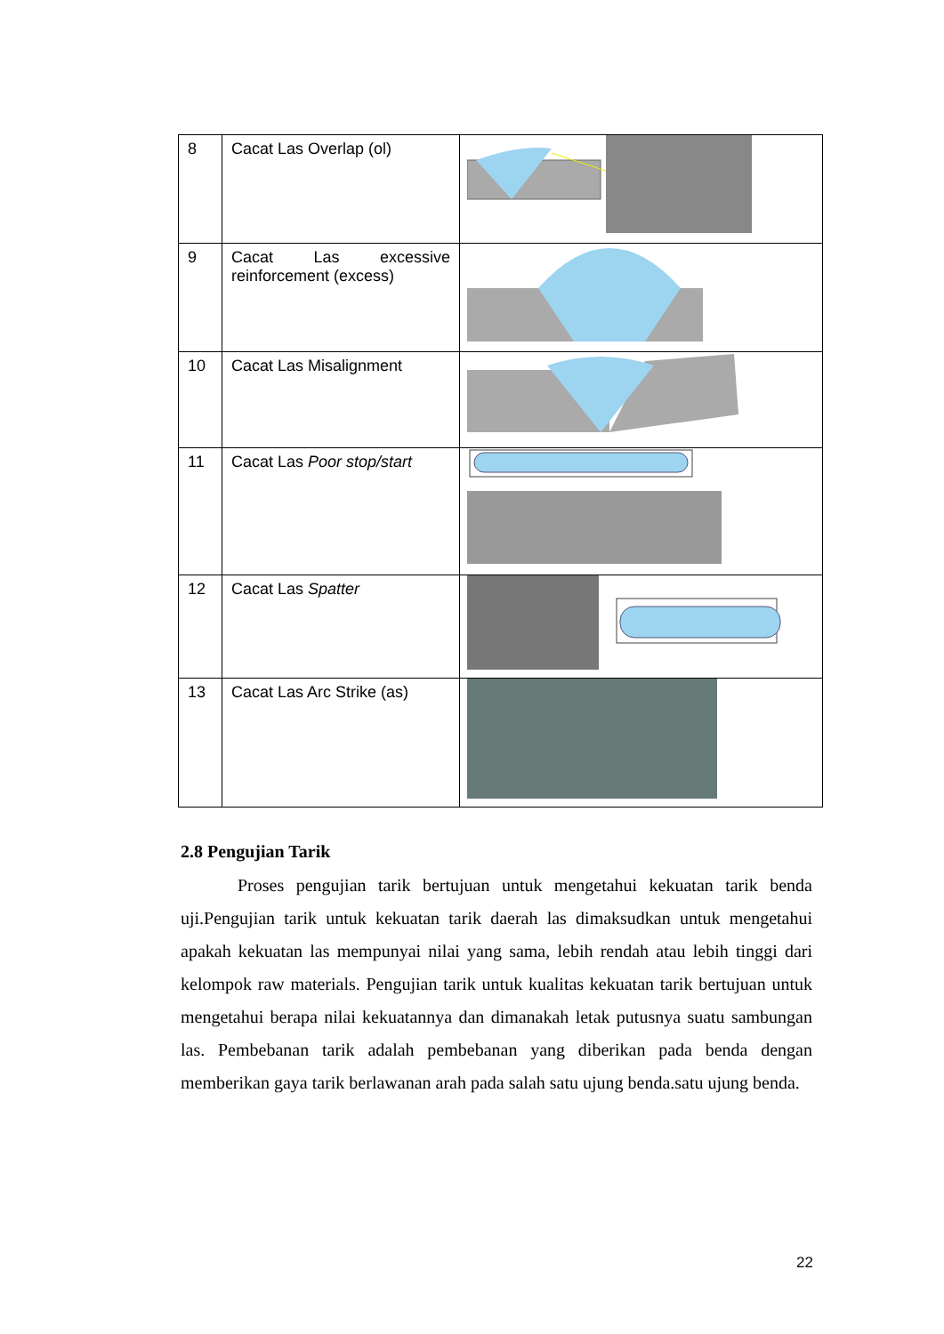| 8 | Cacat Las Overlap (ol) | |
| 9 | Cacat Las excessive reinforcement (excess) | |
| 10 | Cacat Las Misalignment | |
| 11 | Cacat Las Poor stop/start | |
| 12 | Cacat Las Spatter | |
| 13 | Cacat Las Arc Strike (as) | |
2.8 Pengujian Tarik
Proses pengujian tarik bertujuan untuk mengetahui kekuatan tarik benda uji.Pengujian tarik untuk kekuatan tarik daerah las dimaksudkan untuk mengetahui apakah kekuatan las mempunyai nilai yang sama, lebih rendah atau lebih tinggi dari kelompok raw materials. Pengujian tarik untuk kualitas kekuatan tarik bertujuan untuk mengetahui berapa nilai kekuatannya dan dimanakah letak putusnya suatu sambungan las. Pembebanan tarik adalah pembebanan yang diberikan pada benda dengan memberikan gaya tarik berlawanan arah pada salah satu ujung benda.satu ujung benda.
22